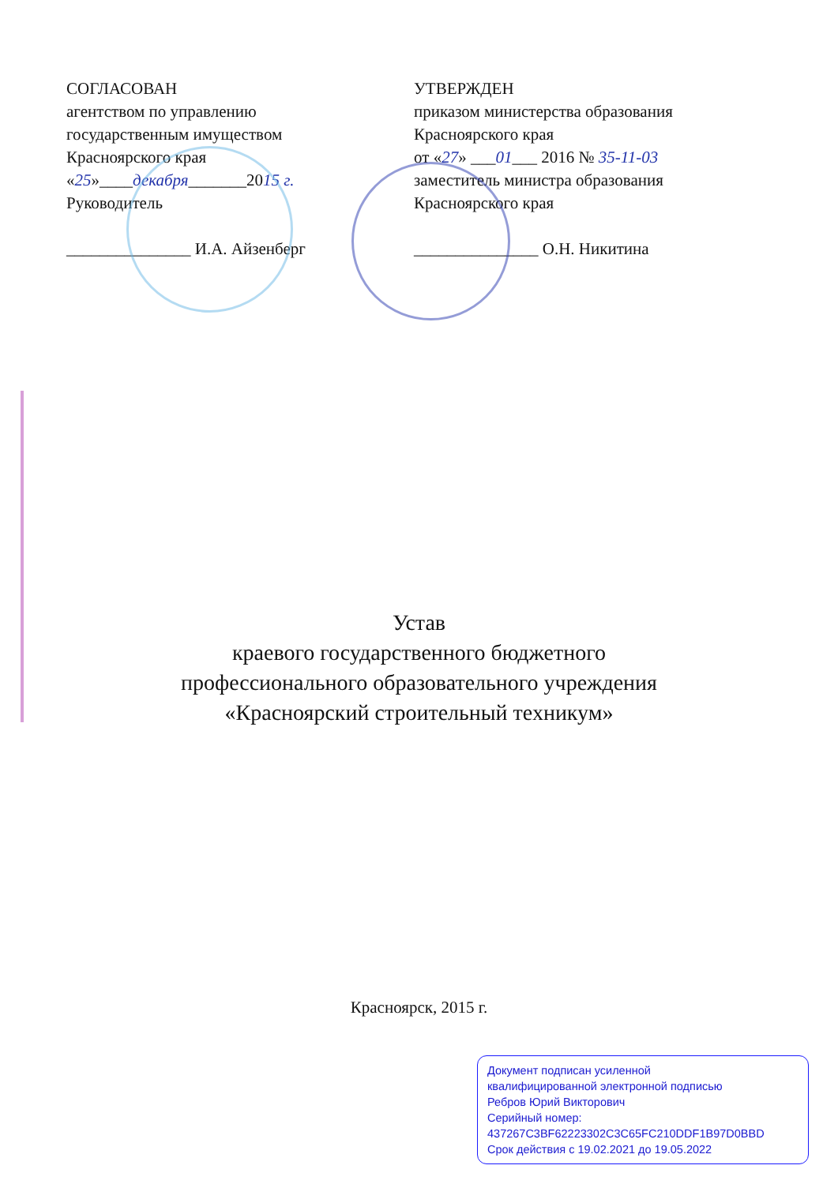СОГЛАСОВАН
агентством по управлению
государственным имуществом
Красноярского края
«25»____декабря_______2015 г.
Руководитель
_______________ И.А. Айзенберг
УТВЕРЖДЕН
приказом министерства образования
Красноярского края
от «27» ___01___ 2016 № 35-11-03
заместитель министра образования
Красноярского края
_______________ О.Н. Никитина
Устав
краевого государственного бюджетного
профессионального образовательного учреждения
«Красноярский строительный техникум»
Красноярск, 2015 г.
Документ подписан усиленной
квалифицированной электронной подписью
Ребров Юрий Викторович
Серийный номер:
437267C3BF62223302C3C65FC210DDF1B97D0BBD
Срок действия с 19.02.2021 до 19.05.2022